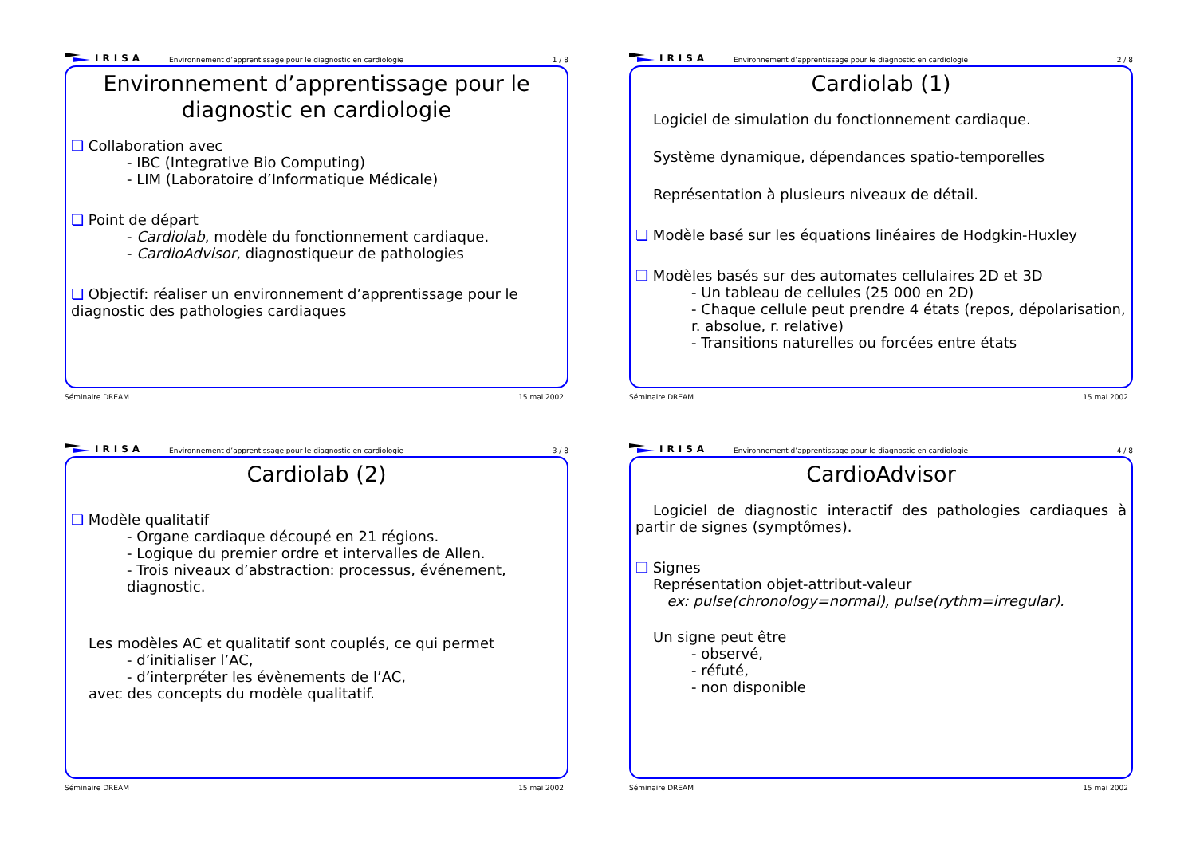IRISA Environnement d’apprentissage pour le diagnostic en cardiologie 1 / 8
Environnement d’apprentissage pour le diagnostic en cardiologie
Collaboration avec
- IBC (Integrative Bio Computing)
- LIM (Laboratoire d’Informatique Médicale)
Point de départ
- Cardiolab, modèle du fonctionnement cardiaque.
- CardioAdvisor, diagnostiqueur de pathologies
Objectif: réaliser un environnement d’apprentissage pour le diagnostic des pathologies cardiaques
Séminaire DREAM 15 mai 2002
IRISA Environnement d’apprentissage pour le diagnostic en cardiologie 2 / 8
Cardiolab (1)
Logiciel de simulation du fonctionnement cardiaque.
Système dynamique, dépendances spatio-temporelles
Représentation à plusieurs niveaux de détail.
Modèle basé sur les équations linéaires de Hodgkin-Huxley
Modèles basés sur des automates cellulaires 2D et 3D
- Un tableau de cellules (25 000 en 2D)
- Chaque cellule peut prendre 4 états (repos, dépolarisation, r. absolue, r. relative)
- Transitions naturelles ou forcées entre états
Séminaire DREAM 15 mai 2002
IRISA Environnement d’apprentissage pour le diagnostic en cardiologie 3 / 8
Cardiolab (2)
Modèle qualitatif
- Organe cardiaque découpé en 21 régions.
- Logique du premier ordre et intervalles de Allen.
- Trois niveaux d’abstraction: processus, événement, diagnostic.
Les modèles AC et qualitatif sont couplés, ce qui permet
- d’initialiser l’AC,
- d’interpréter les évènements de l’AC,
avec des concepts du modèle qualitatif.
Séminaire DREAM 15 mai 2002
IRISA Environnement d’apprentissage pour le diagnostic en cardiologie 4 / 8
CardioAdvisor
Logiciel de diagnostic interactif des pathologies cardiaques à partir de signes (symptômes).
Signes
Représentation objet-attribut-valeur
ex: pulse(chronology=normal), pulse(rythm=irregular).
Un signe peut être
- observé,
- réfuté,
- non disponible
Séminaire DREAM 15 mai 2002